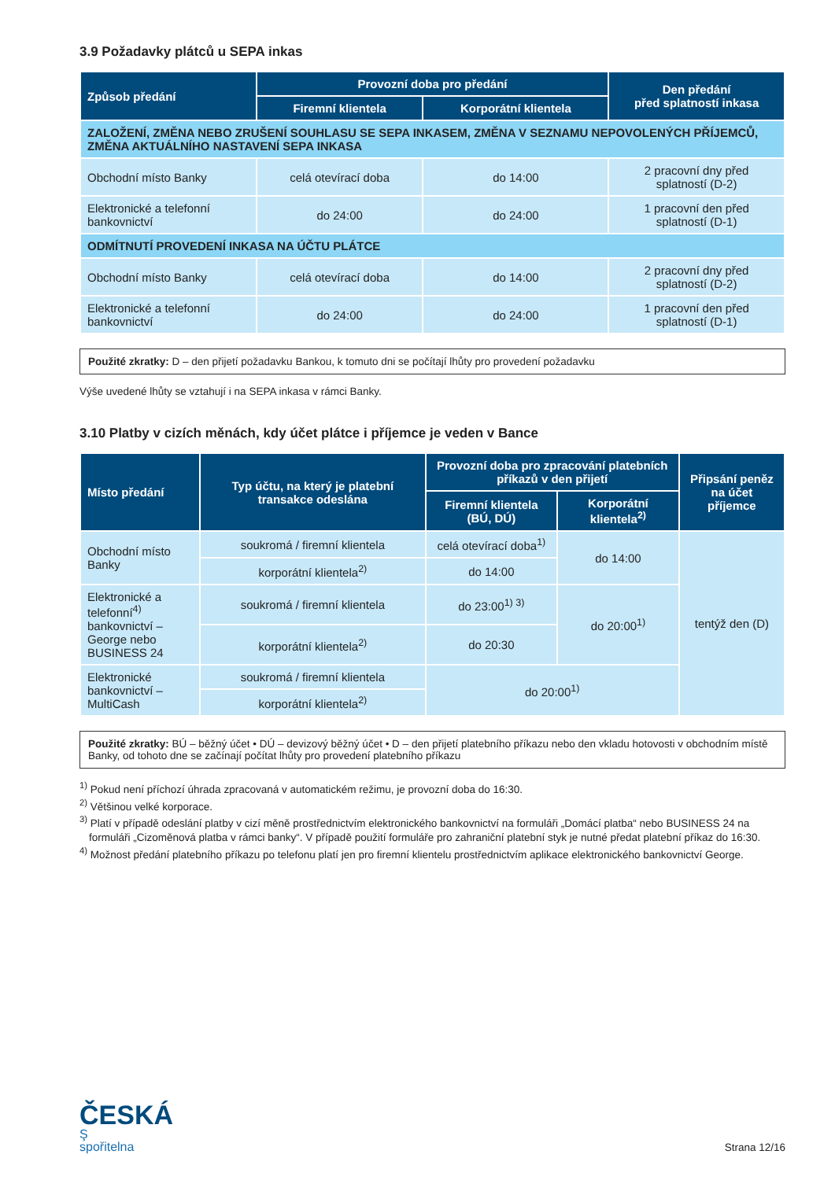3.9 Požadavky plátců u SEPA inkas
| Způsob předání | Provozní doba pro předání | | Den předání před splatností inkasa |
| --- | --- | --- | --- |
| | Firemní klientela | Korporátní klientela | |
| ZALOŽENÍ, ZMĚNA NEBO ZRUŠENÍ SOUHLASU SE SEPA INKASEM, ZMĚNA V SEZNAMU NEPOVOLENÝCH PŘÍJEMCŮ, ZMĚNA AKTUÁLNÍHO NASTAVENÍ SEPA INKASA | | | |
| Obchodní místo Banky | celá otevírací doba | do 14:00 | 2 pracovní dny před splatností (D-2) |
| Elektronické a telefonní bankovnictví | do 24:00 | do 24:00 | 1 pracovní den před splatností (D-1) |
| ODMÍTNUTÍ PROVEDENÍ INKASA NA ÚČTU PLÁTCE | | | |
| Obchodní místo Banky | celá otevírací doba | do 14:00 | 2 pracovní dny před splatností (D-2) |
| Elektronické a telefonní bankovnictví | do 24:00 | do 24:00 | 1 pracovní den před splatností (D-1) |
Použité zkratky: D – den přijetí požadavku Bankou, k tomuto dni se počítají lhůty pro provedení požadavku
Výše uvedené lhůty se vztahují i na SEPA inkasa v rámci Banky.
3.10 Platby v cizích měnách, kdy účet plátce i příjemce je veden v Bance
| Místo předání | Typ účtu, na který je platební transakce odeslána | Provozní doba pro zpracování platebních příkazů v den přijetí | | Připsání peněz na účet příjemce |
| --- | --- | --- | --- | --- |
| | | Firemní klientela (BÚ, DÚ) | Korporátní klientela<sup>2)</sup> | |
| Obchodní místo Banky | soukromá / firemní klientela | celá otevírací doba<sup>1)</sup> | do 14:00 | tentýž den (D) |
| | korporátní klientela<sup>2)</sup> | do 14:00 | | |
| Elektronické a telefonní<sup>4)</sup> bankovnictví – George nebo BUSINESS 24 | soukromá / firemní klientela | do 23:00<sup>1) 3)</sup> | do 20:00<sup>1)</sup> | |
| | korporátní klientela<sup>2)</sup> | do 20:30 | | |
| Elektronické bankovnictví – MultiCash | soukromá / firemní klientela | do 20:00<sup>1)</sup> | | |
| | korporátní klientela<sup>2)</sup> | | | |
Použité zkratky: BÚ – běžný účet • DÚ – devizový běžný účet • D – den přijetí platebního příkazu nebo den vkladu hotovosti v obchodním místě Banky, od tohoto dne se začínají počítat lhůty pro provedení platebního příkazu
<sup>1)</sup> Pokud není příchozí úhrada zpracovaná v automatickém režimu, je provozní doba do 16:30.
<sup>2)</sup> Většinou velké korporace.
<sup>3)</sup> Platí v případě odeslání platby v cizí měně prostřednictvím elektronického bankovnictví na formuláři „Domácí platba“ nebo BUSINESS 24 na formuláři „Cizoměnová platba v rámci banky“. V případě použití formuláře pro zahraniční platební styk je nutné předat platební příkaz do 16:30.
<sup>4)</sup> Možnost předání platebního příkazu po telefonu platí jen pro firemní klientelu prostřednictvím aplikace elektronického bankovnictví George.
ČESKÁ
Ş
spořitelna
Strana 12/16